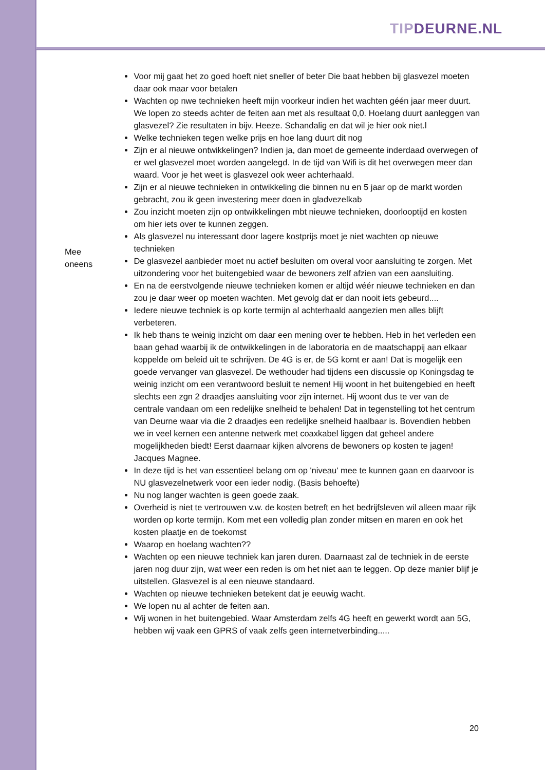TIPDEURNE.NL
Mee
oneens
Voor mij gaat het zo goed hoeft niet sneller of beter Die baat hebben bij glasvezel moeten daar ook maar voor betalen
Wachten op nwe technieken heeft mijn voorkeur indien het wachten géén jaar meer duurt. We lopen zo steeds achter de feiten aan met als resultaat 0,0. Hoelang duurt aanleggen van glasvezel? Zie resultaten in bijv. Heeze. Schandalig en dat wil je hier ook niet.l
Welke technieken tegen welke prijs en hoe lang duurt dit nog
Zijn er al nieuwe ontwikkelingen? Indien ja, dan moet de gemeente inderdaad overwegen of er wel glasvezel moet worden aangelegd. In de tijd van Wifi is dit het overwegen meer dan waard. Voor je het weet is glasvezel ook weer achterhaald.
Zijn er al nieuwe technieken in ontwikkeling die binnen nu en 5 jaar op de markt worden gebracht, zou ik geen investering meer doen in gladvezelkab
Zou inzicht moeten zijn op ontwikkelingen mbt nieuwe technieken, doorlooptijd en kosten om hier iets over te kunnen zeggen.
Als glasvezel nu interessant door lagere kostprijs moet je niet wachten op nieuwe technieken
De glasvezel aanbieder moet nu actief besluiten om overal voor aansluiting te zorgen. Met uitzondering voor het buitengebied waar de bewoners zelf afzien van een aansluiting.
En na de eerstvolgende nieuwe technieken komen er altijd wéér nieuwe technieken en dan zou je daar weer op moeten wachten. Met gevolg dat er dan nooit iets gebeurd....
Iedere nieuwe techniek is op korte termijn al achterhaald aangezien men alles blijft verbeteren.
Ik heb thans te weinig inzicht om daar een mening over te hebben. Heb in het verleden een baan gehad waarbij ik de ontwikkelingen in de laboratoria en de maatschappij aan elkaar koppelde om beleid uit te schrijven. De 4G is er, de 5G komt er aan! Dat is mogelijk een goede vervanger van glasvezel. De wethouder had tijdens een discussie op Koningsdag te weinig inzicht om een verantwoord besluit te nemen! Hij woont in het buitengebied en heeft slechts een zgn 2 draadjes aansluiting voor zijn internet. Hij woont dus te ver van de centrale vandaan om een redelijke snelheid te behalen! Dat in tegenstelling tot het centrum van Deurne waar via die 2 draadjes een redelijke snelheid haalbaar is. Bovendien hebben we in veel kernen een antenne netwerk met coaxkabel liggen dat geheel andere mogelijkheden biedt! Eerst daarnaar kijken alvorens de bewoners op kosten te jagen! Jacques Magnee.
In deze tijd is het van essentieel belang om op 'niveau' mee te kunnen gaan en daarvoor is NU glasvezelnetwerk voor een ieder nodig. (Basis behoefte)
Nu nog langer wachten is geen goede zaak.
Overheid is niet te vertrouwen v.w. de kosten betreft en het bedrijfsleven wil alleen maar rijk worden op korte termijn. Kom met een volledig plan zonder mitsen en maren en ook het kosten plaatje en de toekomst
Waarop en hoelang wachten??
Wachten op een nieuwe techniek kan jaren duren. Daarnaast zal de techniek in de eerste jaren nog duur zijn, wat weer een reden is om het niet aan te leggen. Op deze manier blijf je uitstellen. Glasvezel is al een nieuwe standaard.
Wachten op nieuwe technieken betekent dat je eeuwig wacht.
We lopen nu al achter de feiten aan.
Wij wonen in het buitengebied. Waar Amsterdam zelfs 4G heeft en gewerkt wordt aan 5G, hebben wij vaak een GPRS of vaak zelfs geen internetverbinding.....
20